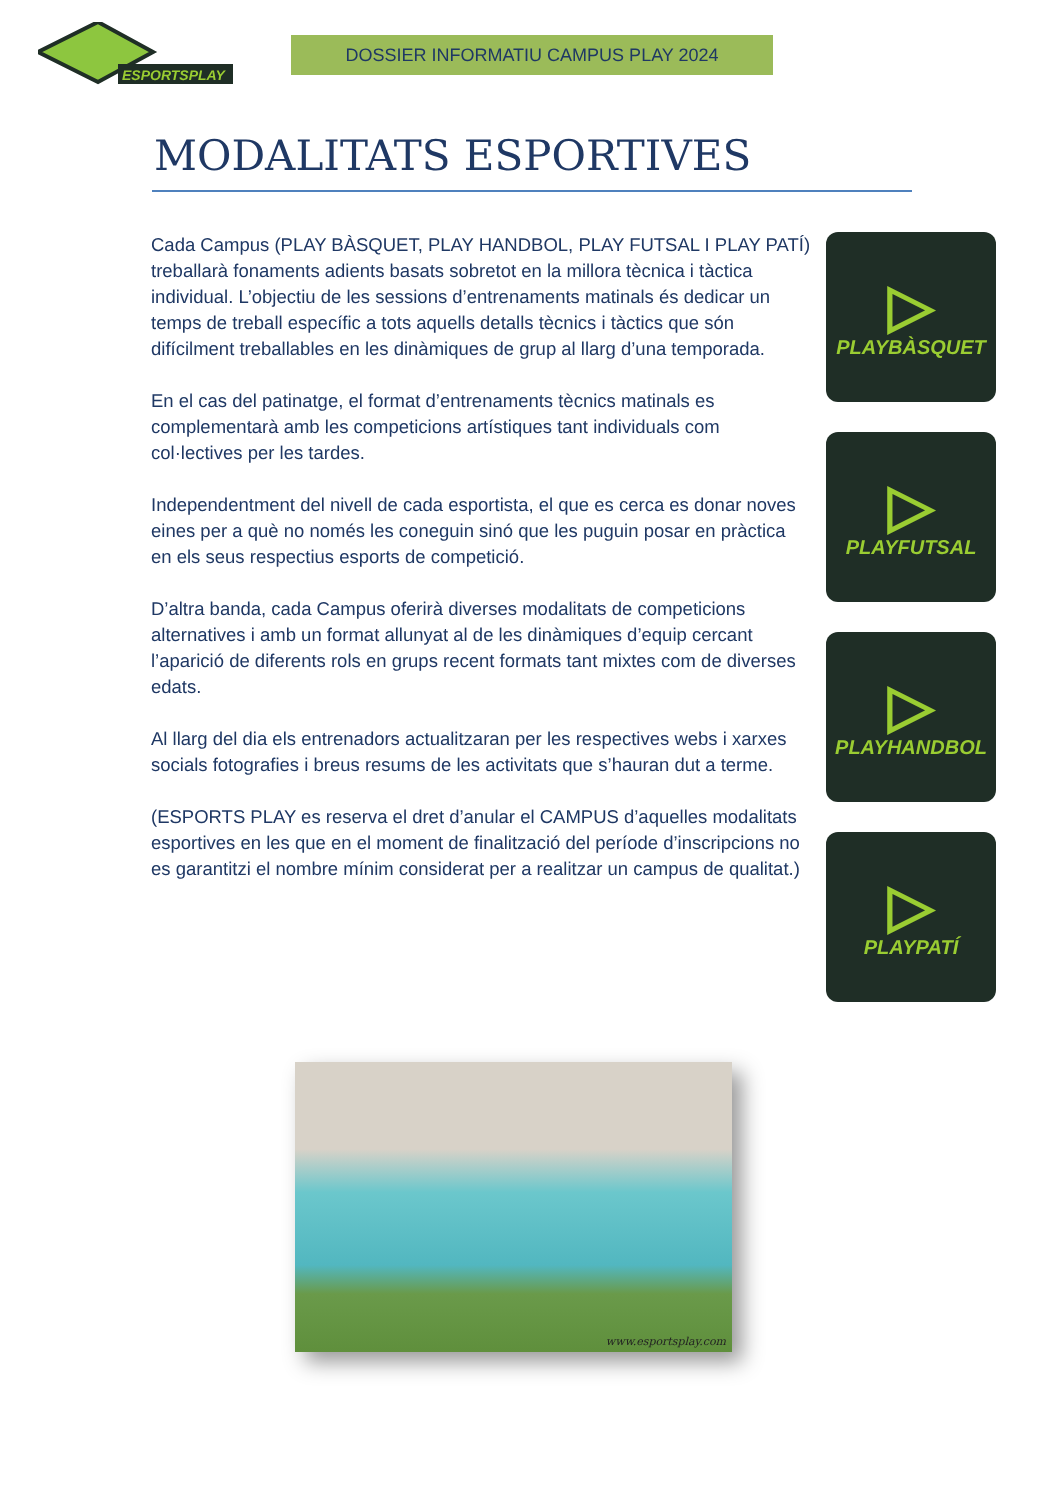ESPORTSPLAY
DOSSIER INFORMATIU CAMPUS PLAY 2024
MODALITATS ESPORTIVES
Cada Campus (PLAY BÀSQUET, PLAY HANDBOL, PLAY FUTSAL I PLAY PATÍ) treballarà fonaments adients basats sobretot en la millora tècnica i tàctica individual. L’objectiu de les sessions d’entrenaments matinals és dedicar un temps de treball específic a tots aquells detalls tècnics i tàctics que són difícilment treballables en les dinàmiques de grup al llarg d’una temporada.
En el cas del patinatge, el format d’entrenaments tècnics matinals es complementarà amb les competicions artístiques tant individuals com col·lectives per les tardes.
Independentment del nivell de cada esportista, el que es cerca es donar noves eines per a què no només les coneguin sinó que les puguin posar en pràctica en els seus respectius esports de competició.
D’altra banda, cada Campus oferirà diverses modalitats de competicions alternatives i amb un format allunyat al de les dinàmiques d’equip cercant l’aparició de diferents rols en grups recent formats tant mixtes com de diverses edats.
Al llarg del dia els entrenadors actualitzaran per les respectives webs i xarxes socials fotografies i breus resums de les activitats que s’hauran dut a terme.
(ESPORTS PLAY es reserva el dret d’anular el CAMPUS d’aquelles modalitats esportives en les que en el moment de finalització del període d’inscripcions no es garantitzi el nombre mínim considerat per a realitzar un campus de qualitat.)
▷
PLAYBÀSQUET
▷
PLAYFUTSAL
▷
PLAYHANDBOL
▷
PLAYPATÍ
www.esportsplay.com